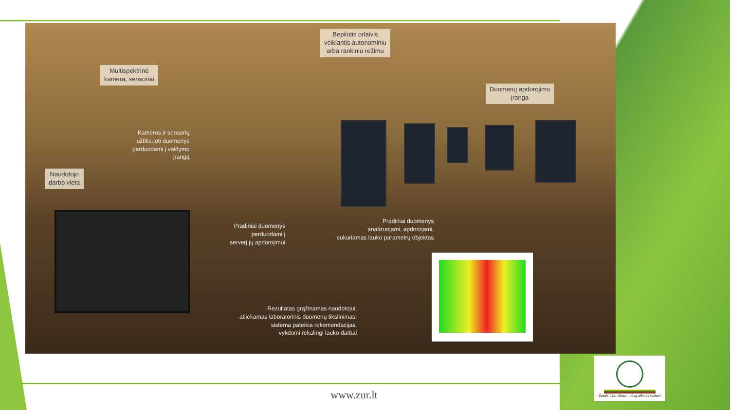Bepilotis orlaivis
veikiantis autonominiu
arba rankiniu režimu
Multispektrinė
kamera, sensoriai
Duomenų apdorojimo
įranga
Kameros ir sensorių
užfiksuoti duomenys
perduodami į valdymo
įrangą
Naudotojo
darbo vieta
Pradiniai duomenys
perduodami į
serverį jų apdorojimui
Pradiniai duomenys
analizuojami, apdorojami,
sukuriamas lauko parametrų objektas
Rezultatas grąžinamas naudotojui,
atliekamas laboratorinis duomenų tikslinimas,
sistema pateikia rekomendacijas,
vykdomi rekalingi lauko darbai
www.zur.lt
Žemės ūkio rūmai - Jūsų sėkmės raktas!